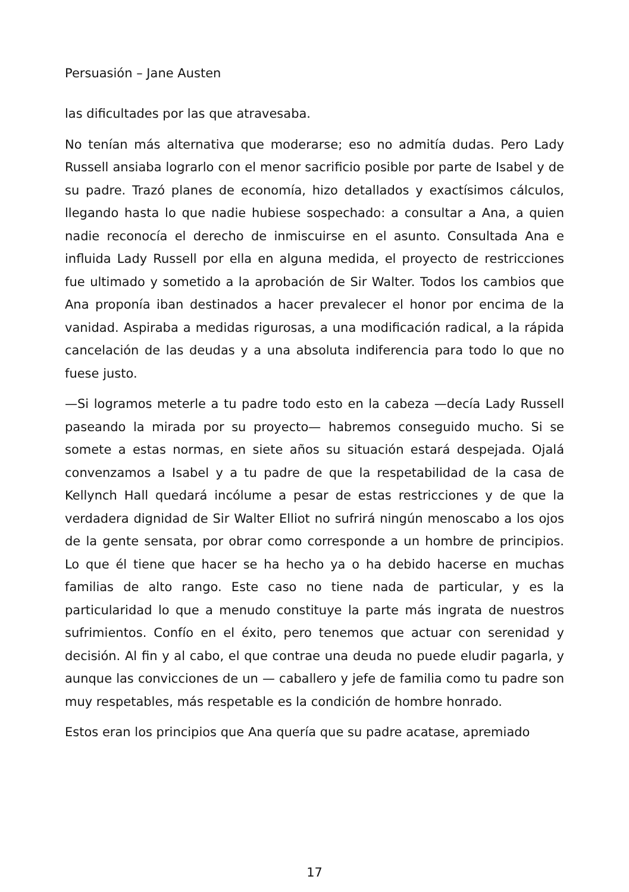Persuasión – Jane Austen
las dificultades por las que atravesaba.
No tenían más alternativa que moderarse; eso no admitía dudas. Pero Lady Russell ansiaba lograrlo con el menor sacrificio posible por parte de Isabel y de su padre. Trazó planes de economía, hizo detallados y exactísimos cálculos, llegando hasta lo que nadie hubiese sospechado: a consultar a Ana, a quien nadie reconocía el derecho de inmiscuirse en el asunto. Consultada Ana e influida Lady Russell por ella en alguna medida, el proyecto de restricciones fue ultimado y sometido a la aprobación de Sir Walter. Todos los cambios que Ana proponía iban destinados a hacer prevalecer el honor por encima de la vanidad. Aspiraba a medidas rigurosas, a una modificación radical, a la rápida cancelación de las deudas y a una absoluta indiferencia para todo lo que no fuese justo.
—Si logramos meterle a tu padre todo esto en la cabeza —decía Lady Russell paseando la mirada por su proyecto— habremos conseguido mucho. Si se somete a estas normas, en siete años su situación estará despejada. Ojalá convenzamos a Isabel y a tu padre de que la respetabilidad de la casa de Kellynch Hall quedará incólume a pesar de estas restricciones y de que la verdadera dignidad de Sir Walter Elliot no sufrirá ningún menoscabo a los ojos de la gente sensata, por obrar como corresponde a un hombre de principios. Lo que él tiene que hacer se ha hecho ya o ha debido hacerse en muchas familias de alto rango. Este caso no tiene nada de particular, y es la particularidad lo que a menudo constituye la parte más ingrata de nuestros sufrimientos. Confío en el éxito, pero tenemos que actuar con serenidad y decisión. Al fin y al cabo, el que contrae una deuda no puede eludir pagarla, y aunque las convicciones de un — caballero y jefe de familia como tu padre son muy respetables, más respetable es la condición de hombre honrado.
Estos eran los principios que Ana quería que su padre acatase, apremiado
17